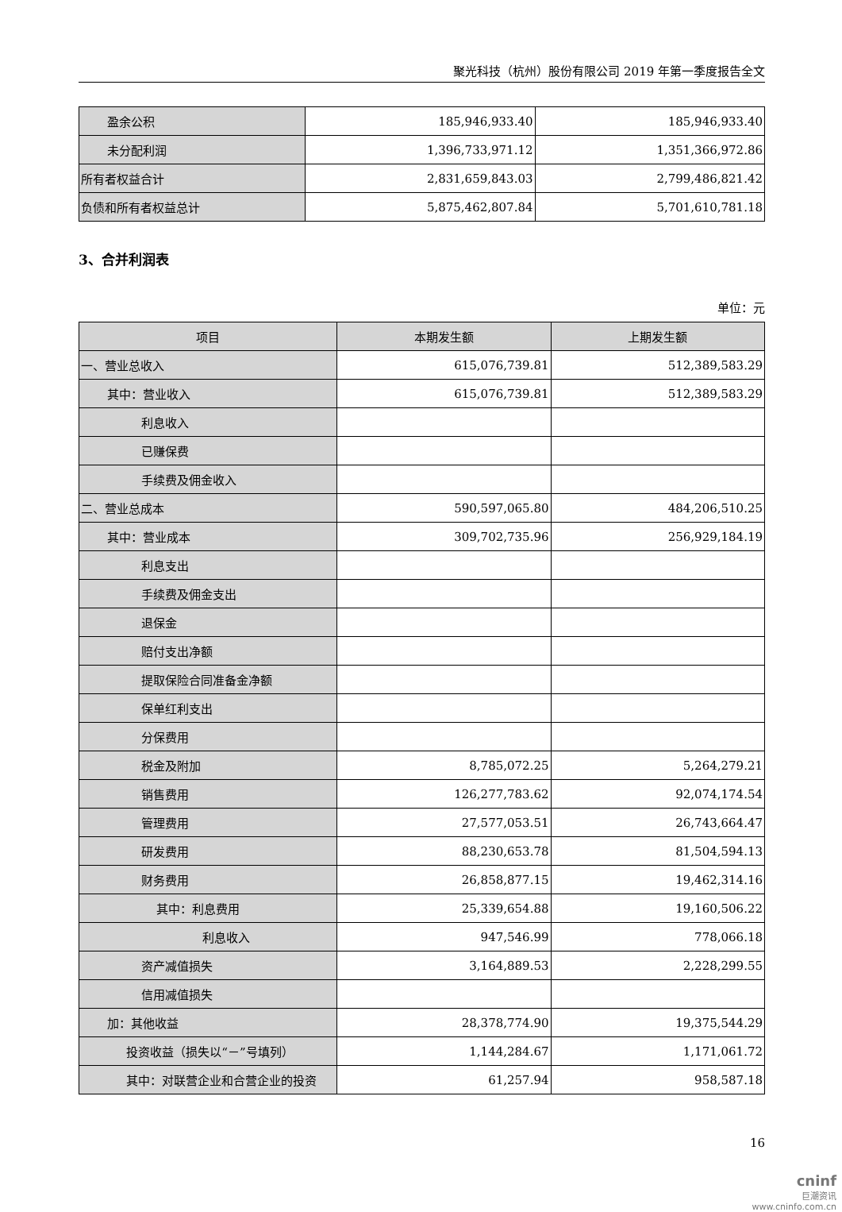聚光科技（杭州）股份有限公司 2019 年第一季度报告全文
| 盈余公积 | 185,946,933.40 | 185,946,933.40 |
| 未分配利润 | 1,396,733,971.12 | 1,351,366,972.86 |
| 所有者权益合计 | 2,831,659,843.03 | 2,799,486,821.42 |
| 负债和所有者权益总计 | 5,875,462,807.84 | 5,701,610,781.18 |
3、合并利润表
单位：元
| 项目 | 本期发生额 | 上期发生额 |
| --- | --- | --- |
| 一、营业总收入 | 615,076,739.81 | 512,389,583.29 |
| 其中：营业收入 | 615,076,739.81 | 512,389,583.29 |
| 利息收入 | | |
| 已赚保费 | | |
| 手续费及佣金收入 | | |
| 二、营业总成本 | 590,597,065.80 | 484,206,510.25 |
| 其中：营业成本 | 309,702,735.96 | 256,929,184.19 |
| 利息支出 | | |
| 手续费及佣金支出 | | |
| 退保金 | | |
| 赔付支出净额 | | |
| 提取保险合同准备金净额 | | |
| 保单红利支出 | | |
| 分保费用 | | |
| 税金及附加 | 8,785,072.25 | 5,264,279.21 |
| 销售费用 | 126,277,783.62 | 92,074,174.54 |
| 管理费用 | 27,577,053.51 | 26,743,664.47 |
| 研发费用 | 88,230,653.78 | 81,504,594.13 |
| 财务费用 | 26,858,877.15 | 19,462,314.16 |
| 其中：利息费用 | 25,339,654.88 | 19,160,506.22 |
| 利息收入 | 947,546.99 | 778,066.18 |
| 资产减值损失 | 3,164,889.53 | 2,228,299.55 |
| 信用减值损失 | | |
| 加：其他收益 | 28,378,774.90 | 19,375,544.29 |
| 投资收益（损失以“－”号填列） | 1,144,284.67 | 1,171,061.72 |
| 其中：对联营企业和合营企业的投资 | 61,257.94 | 958,587.18 |
16
cninf
巨潮资讯
www.cninfo.com.cn